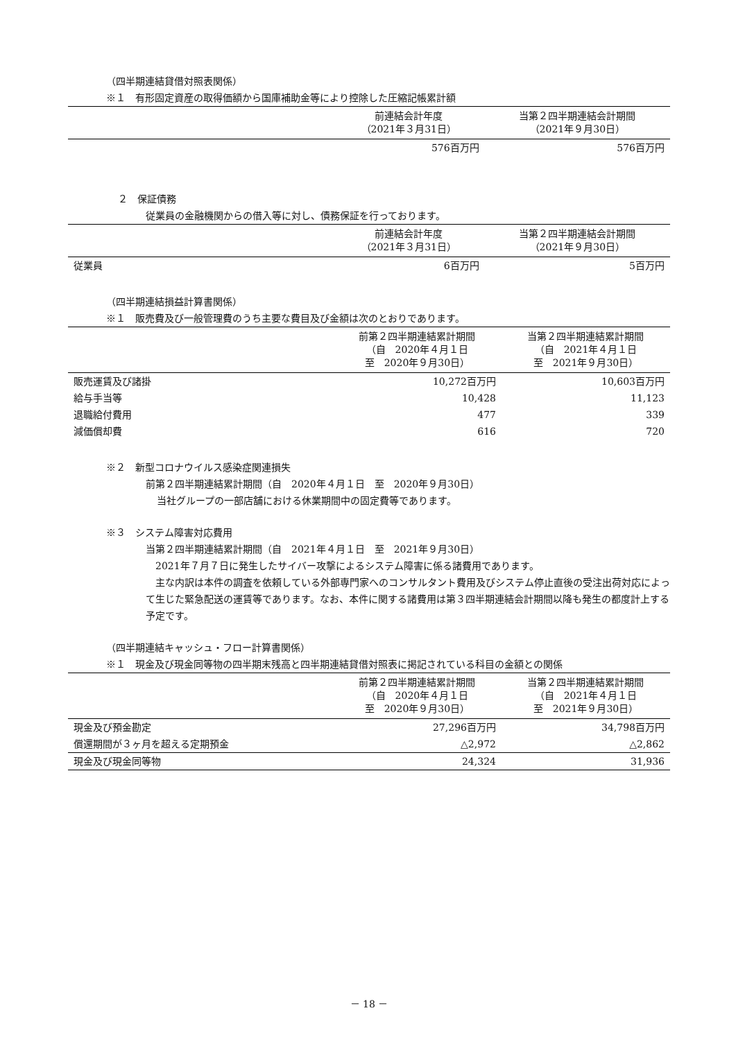（四半期連結貸借対照表関係）
※１　有形固定資産の取得価額から国庫補助金等により控除した圧縮記帳累計額
| | 前連結会計年度 （2021年３月31日） | 当第２四半期連結会計期間 （2021年９月30日） |
| --- | --- | --- |
| | 576百万円 | 576百万円 |
２　保証債務
従業員の金融機関からの借入等に対し、債務保証を行っております。
| | 前連結会計年度 （2021年３月31日） | 当第２四半期連結会計期間 （2021年９月30日） |
| --- | --- | --- |
| 従業員 | 6百万円 | 5百万円 |
（四半期連結損益計算書関係）
※１　販売費及び一般管理費のうち主要な費目及び金額は次のとおりであります。
| | 前第２四半期連結累計期間 （自 2020年４月１日 至 2020年９月30日） | 当第２四半期連結累計期間 （自 2021年４月１日 至 2021年９月30日） |
| --- | --- | --- |
| 販売運賃及び諸掛 | 10,272百万円 | 10,603百万円 |
| 給与手当等 | 10,428 | 11,123 |
| 退職給付費用 | 477 | 339 |
| 減価償却費 | 616 | 720 |
※２　新型コロナウイルス感染症関連損失
前第２四半期連結累計期間（自　2020年４月１日　至　2020年９月30日）
当社グループの一部店舗における休業期間中の固定費等であります。
※３　システム障害対応費用
当第２四半期連結累計期間（自　2021年４月１日　至　2021年９月30日）
　2021年７月７日に発生したサイバー攻撃によるシステム障害に係る諸費用であります。
　主な内訳は本件の調査を依頼している外部専門家へのコンサルタント費用及びシステム停止直後の受注出荷対応によって生じた緊急配送の運賃等であります。なお、本件に関する諸費用は第３四半期連結会計期間以降も発生の都度計上する予定です。
（四半期連結キャッシュ・フロー計算書関係）
※１　現金及び現金同等物の四半期末残高と四半期連結貸借対照表に掲記されている科目の金額との関係
| | 前第２四半期連結累計期間 （自 2020年４月１日 至 2020年９月30日） | 当第２四半期連結累計期間 （自 2021年４月１日 至 2021年９月30日） |
| --- | --- | --- |
| 現金及び預金勘定 | 27,296百万円 | 34,798百万円 |
| 償還期間が３ヶ月を超える定期預金 | △2,972 | △2,862 |
| 現金及び現金同等物 | 24,324 | 31,936 |
－ 18 －